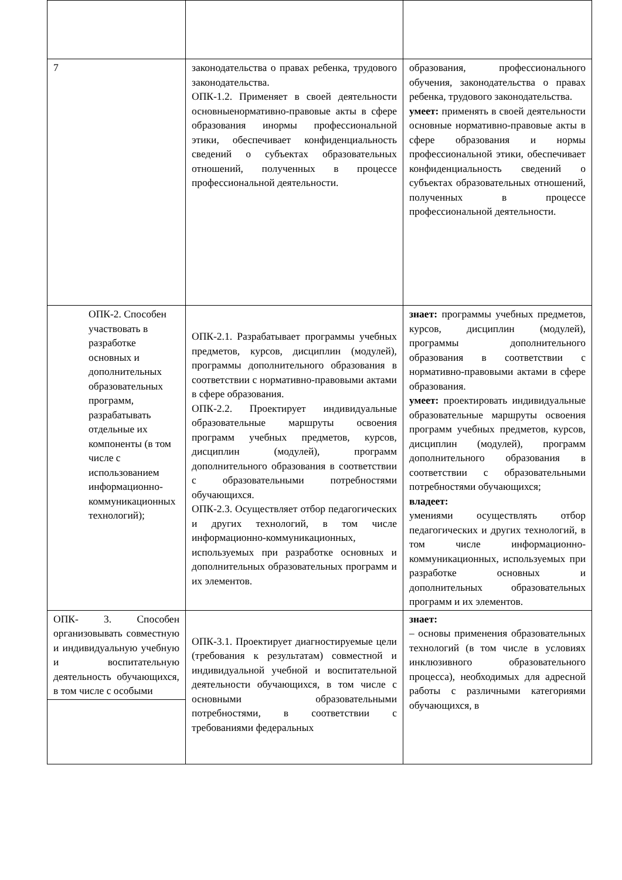| 7 | законодательства о правах ребенка, трудового законодательства. ОПК-1.2. Применяет в своей деятельности основныенормативно-правовые акты в сфере образования инормы профессиональной этики, обеспечивает конфиденциальность сведений о субъектах образовательных отношений, полученных в процессе профессиональной деятельности. | образования, профессионального обучения, законодательства о правах ребенка, трудового законодательства. умеет: применять в своей деятельности основные нормативно-правовые акты в сфере образования и нормы профессиональной этики, обеспечивает конфиденциальность сведений о субъектах образовательных отношений, полученных в процессе профессиональной деятельности. |
| ОПК-2. Способен участвовать в разработке основных и дополнительных образовательных программ, разрабатывать отдельные их компоненты (в том числе с использованием информационно-коммуникационных технологий); | ОПК-2.1. Разрабатывает программы учебных предметов, курсов, дисциплин (модулей), программы дополнительного образования в соответствии с нормативно-правовыми актами в сфере образования. ОПК-2.2. Проектирует индивидуальные образовательные маршруты освоения программ учебных предметов, курсов, дисциплин (модулей), программ дополнительного образования в соответствии с образовательными потребностями обучающихся. ОПК-2.3. Осуществляет отбор педагогических и других технологий, в том числе информационно-коммуникационных, используемых при разработке основных и дополнительных образовательных программ и их элементов. | знает: программы учебных предметов, курсов, дисциплин (модулей), программы дополнительного образования в соответствии с нормативно-правовыми актами в сфере образования. умеет: проектировать индивидуальные образовательные маршруты освоения программ учебных предметов, курсов, дисциплин (модулей), программ дополнительного образования в соответствии с образовательными потребностями обучающихся; владеет: умениями осуществлять отбор педагогических и других технологий, в том числе информационно-коммуникационных, используемых при разработке основных и дополнительных образовательных программ и их элементов. |
| ОПК- 3. Способен организовывать совместную и индивидуальную учебную и воспитательную деятельность обучающихся, в том числе с особыми | ОПК-3.1. Проектирует диагностируемые цели (требования к результатам) совместной и индивидуальной учебной и воспитательной деятельности обучающихся, в том числе с основными образовательными потребностями, в соответствии с требованиями федеральных | знает: – основы применения образовательных технологий (в том числе в условиях инклюзивного образовательного процесса), необходимых для адресной работы с различными категориями обучающихся, в |